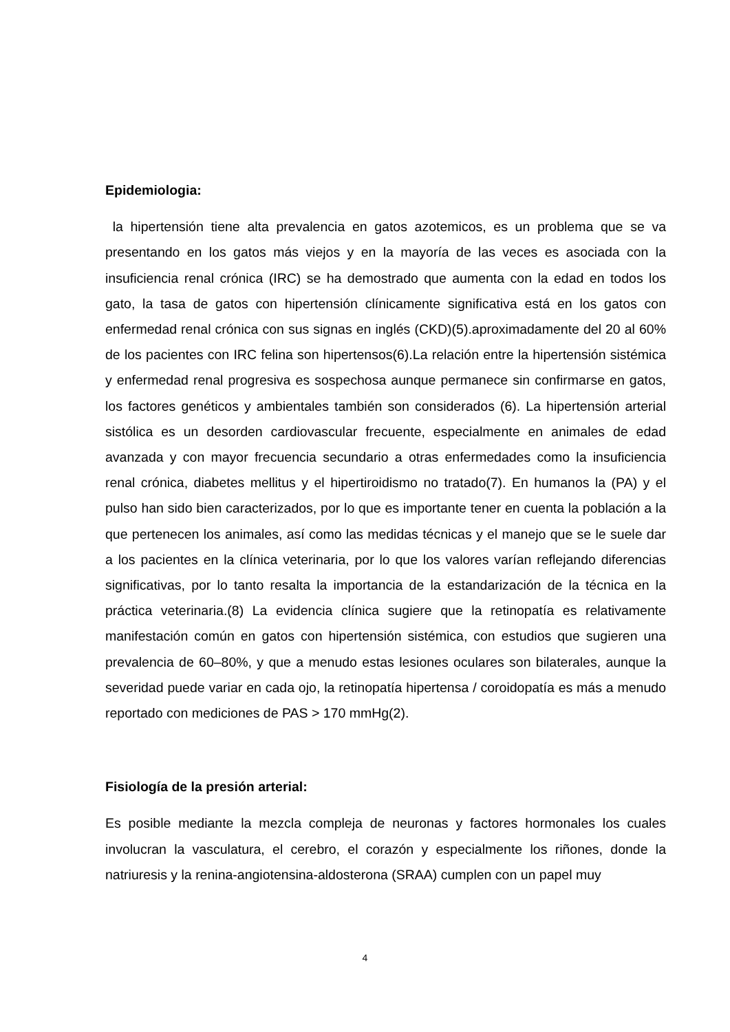Epidemiologia:
la hipertensión tiene alta prevalencia en gatos azotemicos, es un problema que se va presentando en los gatos más viejos y en la mayoría de las veces es asociada con la insuficiencia renal crónica (IRC) se ha demostrado que aumenta con la edad en todos los gato, la tasa de gatos con hipertensión clínicamente significativa está en los gatos con enfermedad renal crónica con sus signas en inglés (CKD)(5).aproximadamente del 20 al 60% de los pacientes con IRC felina son hipertensos(6).La relación entre la hipertensión sistémica y enfermedad renal progresiva es sospechosa aunque permanece sin confirmarse en gatos, los factores genéticos y ambientales también son considerados (6). La hipertensión arterial sistólica es un desorden cardiovascular frecuente, especialmente en animales de edad avanzada y con mayor frecuencia secundario a otras enfermedades como la insuficiencia renal crónica, diabetes mellitus y el hipertiroidismo no tratado(7). En humanos la (PA) y el pulso han sido bien caracterizados, por lo que es importante tener en cuenta la población a la que pertenecen los animales, así como las medidas técnicas y el manejo que se le suele dar a los pacientes en la clínica veterinaria, por lo que los valores varían reflejando diferencias significativas, por lo tanto resalta la importancia de la estandarización de la técnica en la práctica veterinaria.(8) La evidencia clínica sugiere que la retinopatía es relativamente manifestación común en gatos con hipertensión sistémica, con estudios que sugieren una prevalencia de 60–80%, y que a menudo estas lesiones oculares son bilaterales, aunque la severidad puede variar en cada ojo, la retinopatía hipertensa / coroidopatía es más a menudo reportado con mediciones de PAS > 170 mmHg(2).
Fisiología de la presión arterial:
Es posible mediante la mezcla compleja de neuronas y factores hormonales los cuales involucran la vasculatura, el cerebro, el corazón y especialmente los riñones, donde la natriuresis y la renina-angiotensina-aldosterona (SRAA) cumplen con un papel muy
4